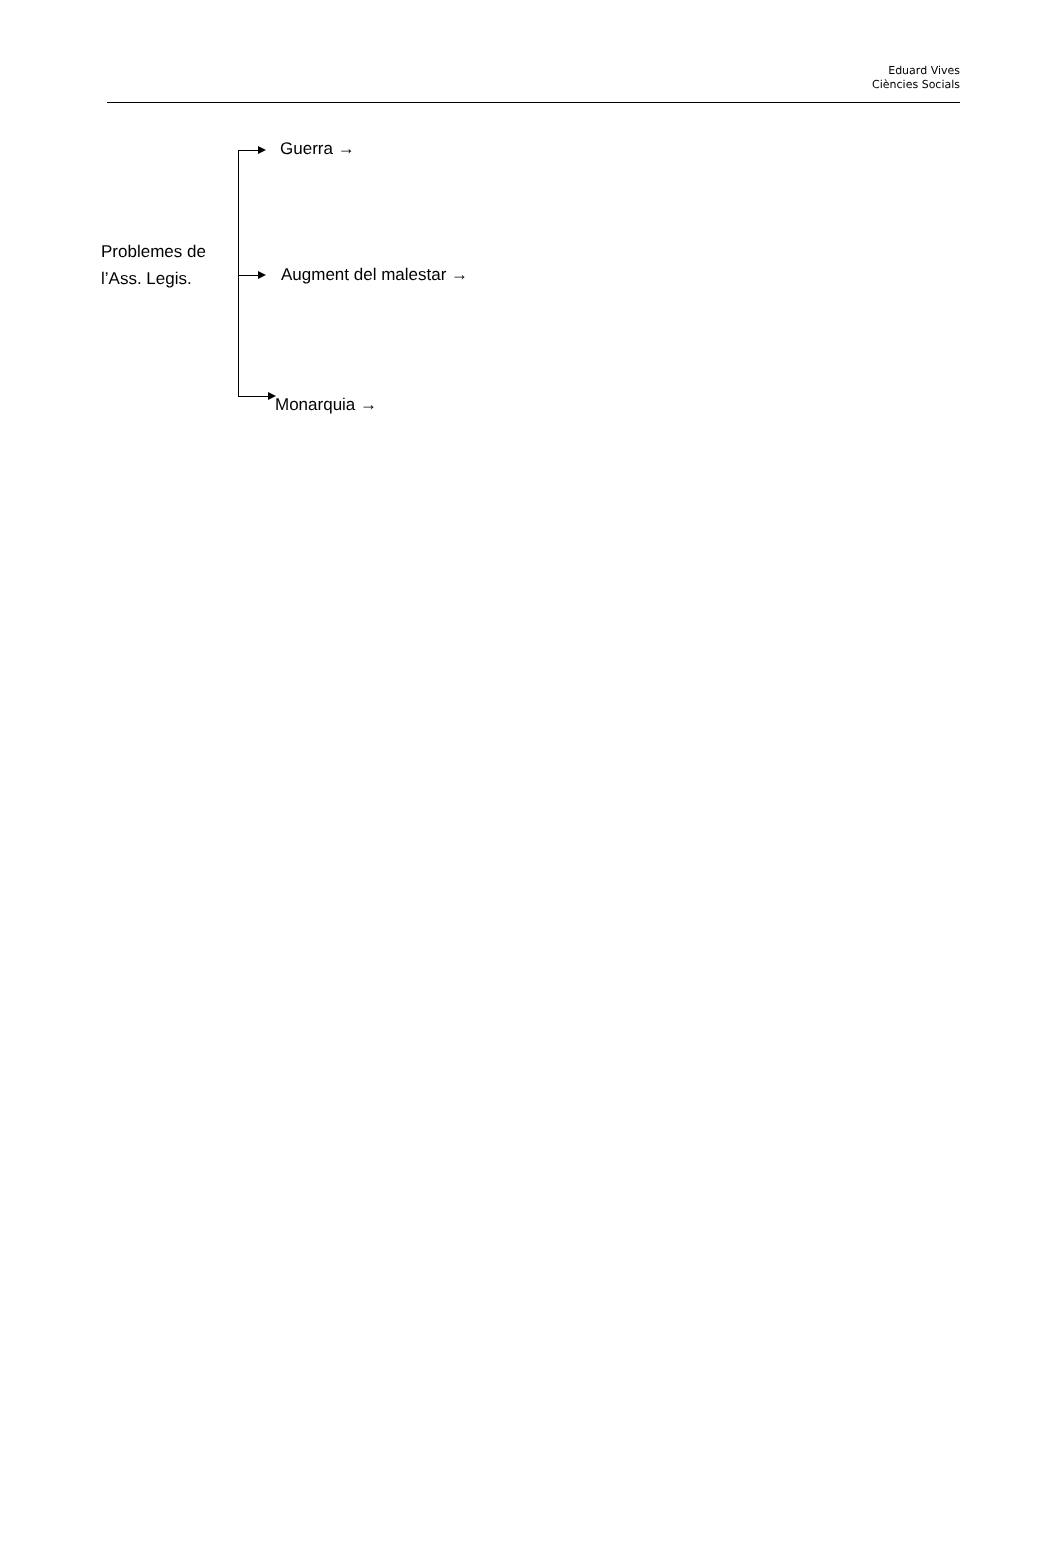Eduard Vives
Ciències Socials
Problemes de
l’Ass. Legis.
Guerra →
Augment del malestar →
Monarquia →